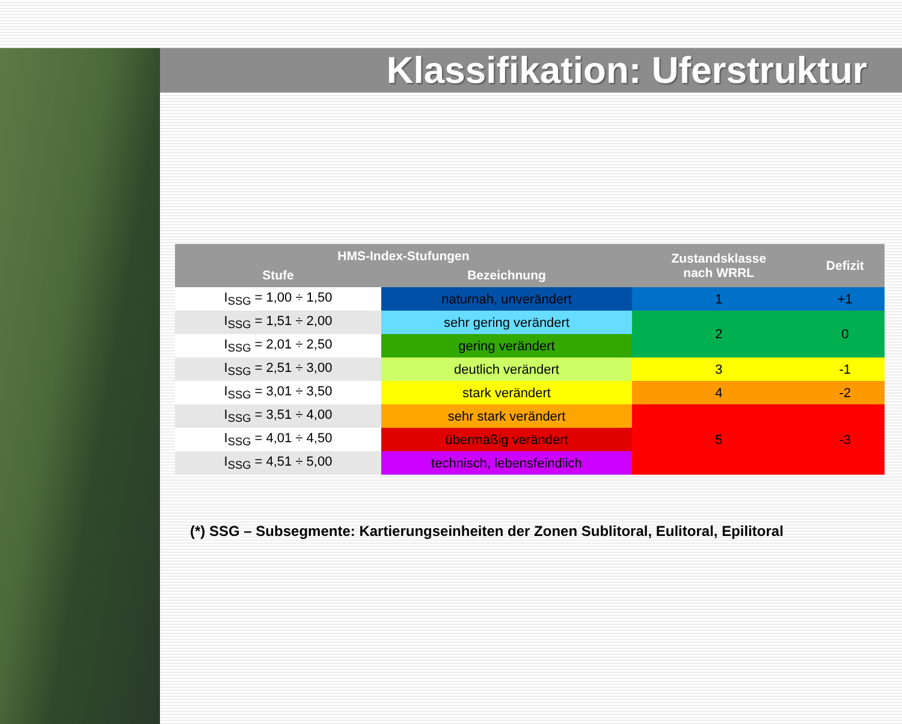Klassifikation: Uferstruktur
| HMS-Index-Stufungen | | Zustandsklasse nach WRRL | Defizit |
| --- | --- | --- | --- |
| Stufe | Bezeichnung | | |
| I<sub>SSG</sub> = 1,00 ÷ 1,50 | naturnah, unverändert | 1 | +1 |
| I<sub>SSG</sub> = 1,51 ÷ 2,00 | sehr gering verändert | 2 | 0 |
| I<sub>SSG</sub> = 2,01 ÷ 2,50 | gering verändert | | |
| I<sub>SSG</sub> = 2,51 ÷ 3,00 | deutlich verändert | 3 | -1 |
| I<sub>SSG</sub> = 3,01 ÷ 3,50 | stark verändert | 4 | -2 |
| I<sub>SSG</sub> = 3,51 ÷ 4,00 | sehr stark verändert | 5 | -3 |
| I<sub>SSG</sub> = 4,01 ÷ 4,50 | übermäßig verändert | | |
| I<sub>SSG</sub> = 4,51 ÷ 5,00 | technisch, lebensfeindlich | | |
(*) SSG – Subsegmente: Kartierungseinheiten der Zonen Sublitoral, Eulitoral, Epilitoral